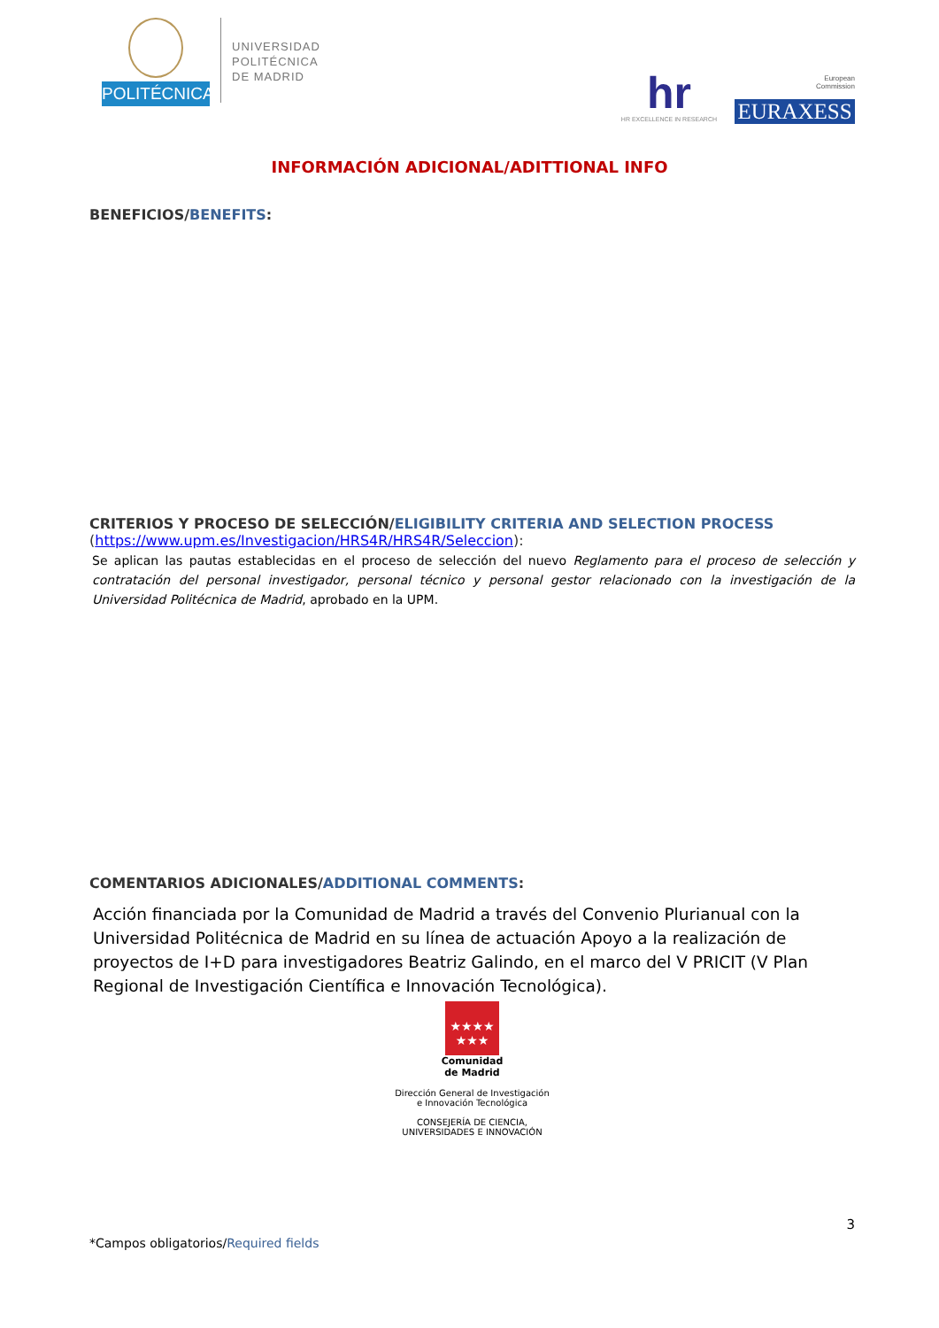POLITÉCNICA
UNIVERSIDAD
POLITÉCNICA
DE MADRID
hr
HR EXCELLENCE IN RESEARCH
European
Commission
EURAXESS
INFORMACIÓN ADICIONAL/ADITTIONAL INFO
BENEFICIOS/BENEFITS:
CRITERIOS Y PROCESO DE SELECCIÓN/ELIGIBILITY CRITERIA AND SELECTION PROCESS
(https://www.upm.es/Investigacion/HRS4R/HRS4R/Seleccion):
Se aplican las pautas establecidas en el proceso de selección del nuevo Reglamento para el proceso de selección y contratación del personal investigador, personal técnico y personal gestor relacionado con la investigación de la Universidad Politécnica de Madrid, aprobado en la UPM.
COMENTARIOS ADICIONALES/ADDITIONAL COMMENTS:
Acción financiada por la Comunidad de Madrid a través del Convenio Plurianual con la Universidad Politécnica de Madrid en su línea de actuación Apoyo a la realización de proyectos de I+D para investigadores Beatriz Galindo, en el marco del V PRICIT (V Plan Regional de Investigación Científica e Innovación Tecnológica).
★★★★
★★★
Comunidad
de Madrid
Dirección General de Investigación
e Innovación Tecnológica
CONSEJERÍA DE CIENCIA,
UNIVERSIDADES E INNOVACIÓN
3
*Campos obligatorios/Required fields